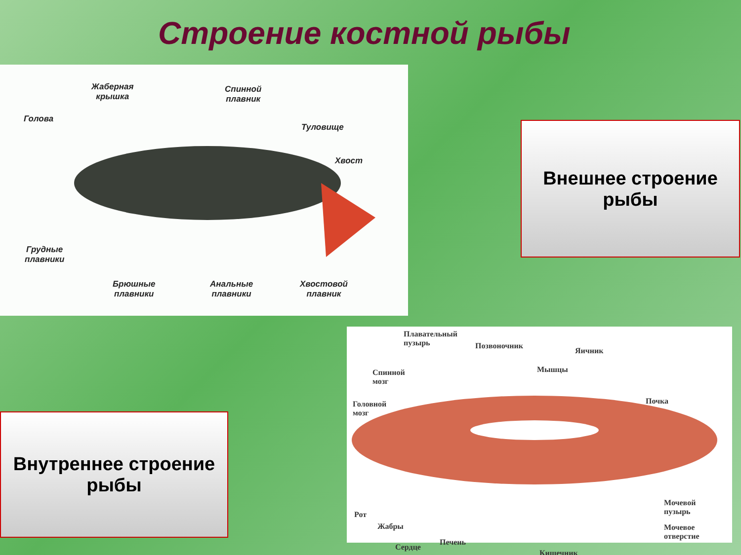Строение костной рыбы
Жаберная
крышка
Спинной
плавник
Голова
Туловище
Хвост
Грудные
плавники
Брюшные
плавники
Анальные
плавники
Хвостовой
плавник
Внешнее строение рыбы
Внутреннее строение рыбы
Плавательный
пузырь
Позвоночник
Яичник
Спинной
мозг
Мышцы
Головной
мозг
Почка
Мочевой
пузырь
Рот
Жабры
Мочевое
отверстие
Сердце
Печень
Кишечник